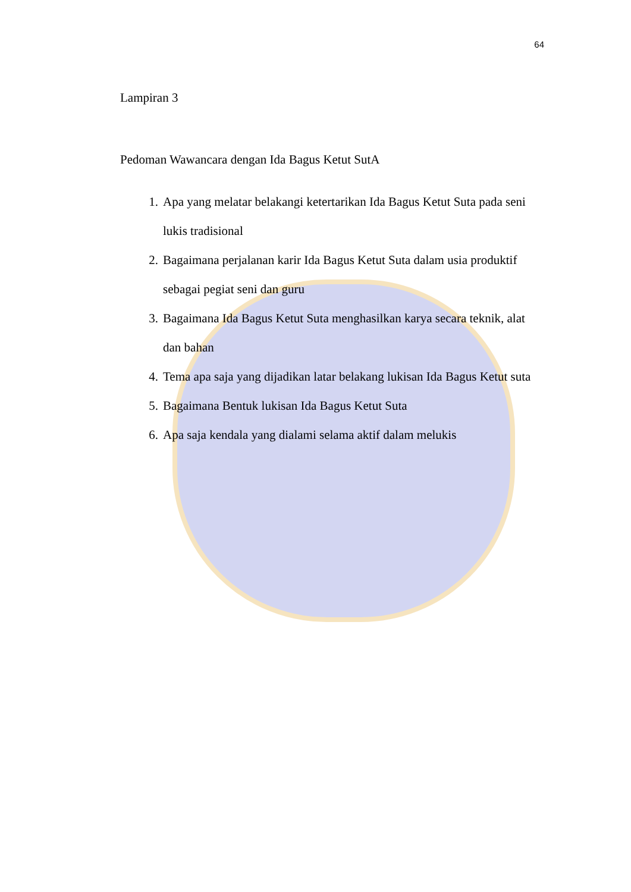64
Lampiran 3
Pedoman Wawancara dengan Ida Bagus Ketut SutA
1. Apa yang melatar belakangi ketertarikan Ida Bagus Ketut Suta pada seni lukis tradisional
2. Bagaimana perjalanan karir Ida Bagus Ketut Suta dalam usia produktif sebagai pegiat seni dan guru
3. Bagaimana Ida Bagus Ketut Suta menghasilkan karya secara teknik, alat dan bahan
4. Tema apa saja yang dijadikan latar belakang lukisan Ida Bagus Ketut suta
5. Bagaimana Bentuk lukisan Ida Bagus Ketut Suta
6. Apa saja kendala yang dialami selama aktif dalam melukis